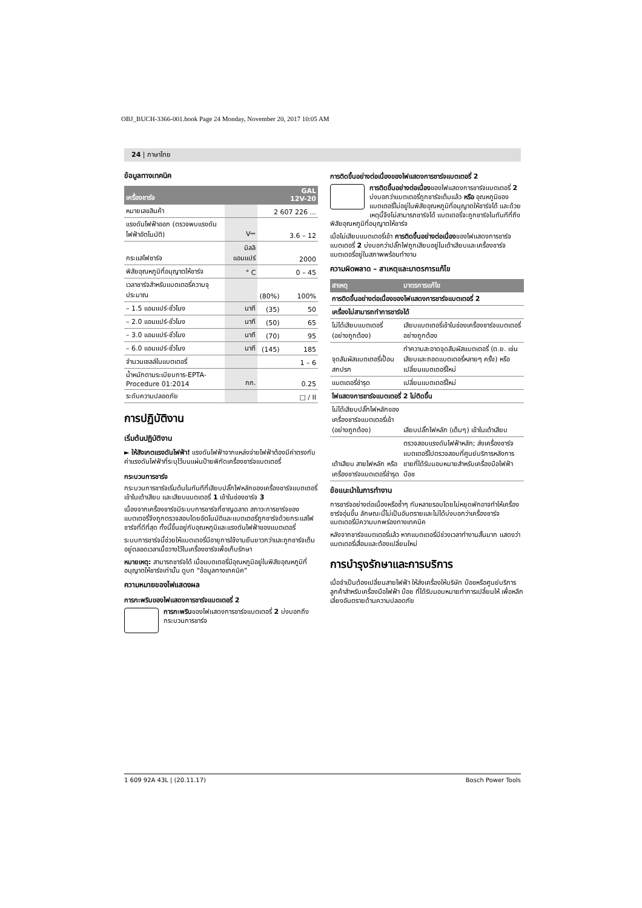OBJ_BUCH-3366-001.book Page 24 Monday, November 20, 2017 10:05 AM
24 | ภาษาไทย
ข้อมูลทางเทคนิค
| เครื่องชาร์จ | | | GAL 12V-20 |
| --- | --- | --- | --- |
| หมายเลขสินค้า | | 2 607 226 ... | |
| แรงดันไฟฟ้าออก (ตรวจพบแรงดันไฟฟ้าอัตโนมัติ) | V⎓ | 3.6 – 12 | |
| กระแสไฟชาร์จ | มิลลิแอมแปร์ | 2000 | |
| พิสัยอุณหภูมิที่อนุญาตให้ชาร์จ | ° C | 0 – 45 | |
| เวลาชาร์จสำหรับแบตเตอรี่ความจุประมาณ | | (80%) | 100% |
| – 1.5 แอมแปร์-ชั่วโมง | นาที | (35) | 50 |
| – 2.0 แอมแปร์-ชั่วโมง | นาที | (50) | 65 |
| – 3.0 แอมแปร์-ชั่วโมง | นาที | (70) | 95 |
| – 6.0 แอมแปร์-ชั่วโมง | นาที | (145) | 185 |
| จำนวนเซลล์ในแบตเตอรี่ | | 1 – 6 | |
| น้ำหนักตามระเบียบการ-EPTA-Procedure 01:2014 | กก. | 0.25 | |
| ระดับความปลอดภัย | | □ / II | |
การปฏิบัติงาน
เริ่มต้นปฏิบัติงาน
► ให้สังเกตแรงดันไฟฟ้า! แรงดันไฟฟ้าจากแหล่งจ่ายไฟฟ้าต้องมีค่าตรงกับค่าแรงดันไฟฟ้าที่ระบุไว้บนแผ่นป้ายพิกัดเครื่องชาร์จแบตเตอรี่
กระบวนการชาร์จ
กระบวนการชาร์จเริ่มต้นในทันทีที่เสียบปลั๊กไฟหลักของเครื่องชาร์จแบตเตอรี่เข้าในเต้าเสียบ และเสียบแบตเตอรี่ 1 เข้าในช่องชาร์จ 3
เนื่องจากเครื่องชาร์จมีระบบการชาร์จที่ชาญฉลาด สภาวะการชาร์จของแบตเตอรี่จึงถูกตรวจสอบโดยอัตโนมัติและแบตเตอรี่ถูกชาร์จด้วยกระแสไฟชาร์จที่ดีที่สุด ทั้งนี้ขึ้นอยู่กับอุณหภูมิและแรงดันไฟฟ้าของแบตเตอรี่
ระบบการชาร์จนี้ช่วยให้แบตเตอรี่มีอายุการใช้งานยืนยาวกว่าและถูกชาร์จเต็มอยู่ตลอดเวลาเมื่อวางไว้ในเครื่องชาร์จเพื่อเก็บรักษา
หมายเหตุ: สามารถชาร์จได้ เมื่อแบตเตอรี่มีอุณหภูมิอยู่ในพิสัยอุณหภูมิที่อนุญาตให้ชาร์จเท่านั้น ดูบท "ข้อมูลทางเทคนิค"
ความหมายของไฟแสดงผล
การกะพริบของไฟแสดงการชาร์จแบตเตอรี่ 2
การกะพริบของไฟแสดงการชาร์จแบตเตอรี่ 2 บ่งบอกถึงกระบวนการชาร์จ
การติดขึ้นอย่างต่อเนื่องของไฟแสดงการชาร์จแบตเตอรี่ 2
การติดขึ้นอย่างต่อเนื่องของไฟแสดงการชาร์จแบตเตอรี่ 2 บ่งบอกว่าแบตเตอรี่ถูกชาร์จเต็มแล้ว หรือ อุณหภูมิของแบตเตอรี่ไม่อยู่ในพิสัยอุณหภูมิที่อนุญาตให้ชาร์จได้ และด้วยเหตุนี้จึงไม่สามารถชาร์จได้ แบตเตอรี่จะถูกชาร์จในทันทีที่ถึงพิสัยอุณหภูมิที่อนุญาตให้ชาร์จ
เมื่อไม่เสียบแบตเตอรี่เข้า การติดขึ้นอย่างต่อเนื่องของไฟแสดงการชาร์จแบตเตอรี่ 2 บ่งบอกว่าปลั๊กไฟถูกเสียบอยู่ในเต้าเสียบและเครื่องชาร์จแบตเตอรี่อยู่ในสภาพพร้อมทำงาน
ความผิดพลาด – สาเหตุและมาตรการแก้ไข
| สาเหตุ | มาตรการแก้ไข |
| --- | --- |
| การติดขึ้นอย่างต่อเนื่องของไฟแสดงการชาร์จแบตเตอรี่ 2 | |
| เครื่องไม่สามารถทำการชาร์จได้ | |
| ไม่ได้เสียบแบตเตอรี่ (อย่างถูกต้อง) | เสียบแบตเตอรี่เข้าในช่องเครื่องชาร์จแบตเตอรี่อย่างถูกต้อง |
| จุดสัมผัสแบตเตอรี่เปื้อนสกปรก | ทำความสะอาดจุดสัมผัสแบตเตอรี่ (ต.ย. เช่น เสียบและถอดแบตเตอรี่หลายๆ ครั้ง) หรือเปลี่ยนแบตเตอรี่ใหม่ |
| แบตเตอรี่ชำรุด | เปลี่ยนแบตเตอรี่ใหม่ |
| ไฟแสดงการชาร์จแบตเตอรี่ 2 ไม่ติดขึ้น | |
| ไม่ได้เสียบปลั๊กไฟหลักของเครื่องชาร์จแบตเตอรี่เข้า (อย่างถูกต้อง) | เสียบปลั๊กไฟหลัก (เต็มๆ) เข้าในเต้าเสียบ |
| เต้าเสียบ สายไฟหลัก หรือเครื่องชาร์จแบตเตอรี่ชำรุด | ตรวจสอบแรงดันไฟฟ้าหลัก; ส่งเครื่องชาร์จแบตเตอรี่ไปตรวจสอบที่ศูนย์บริการหลังการขายที่ได้รับมอบหมายสำหรับเครื่องมือไฟฟ้า บ๊อช |
ข้อแนะนำในการทำงาน
การชาร์จอย่างต่อเนื่องหรือซ้ำๆ กันหลายรอบโดยไม่หยุดพักอาจทำให้เครื่องชาร์จอุ่นขึ้น ลักษณะนี้ไม่เป็นอันตรายและไม่ได้บ่งบอกว่าเครื่องชาร์จแบตเตอรี่มีความบกพร่องทางเทคนิค
หลังจากชาร์จแบตเตอรี่แล้ว หากแบตเตอรี่มีช่วงเวลาทำงานสั้นมาก แสดงว่าแบตเตอรี่เสื่อมและต้องเปลี่ยนใหม่
การบำรุงรักษาและการบริการ
เมื่อจำเป็นต้องเปลี่ยนสายไฟฟ้า ให้ส่งเครื่องให้บริษัท บ๊อชหรือศูนย์บริการลูกค้าสำหรับเครื่องมือไฟฟ้า บ๊อช ที่ได้รับมอบหมายทำการเปลี่ยนให้ เพื่อหลีกเลี่ยงอันตรายด้านความปลอดภัย
1 609 92A 43L | (20.11.17) Bosch Power Tools